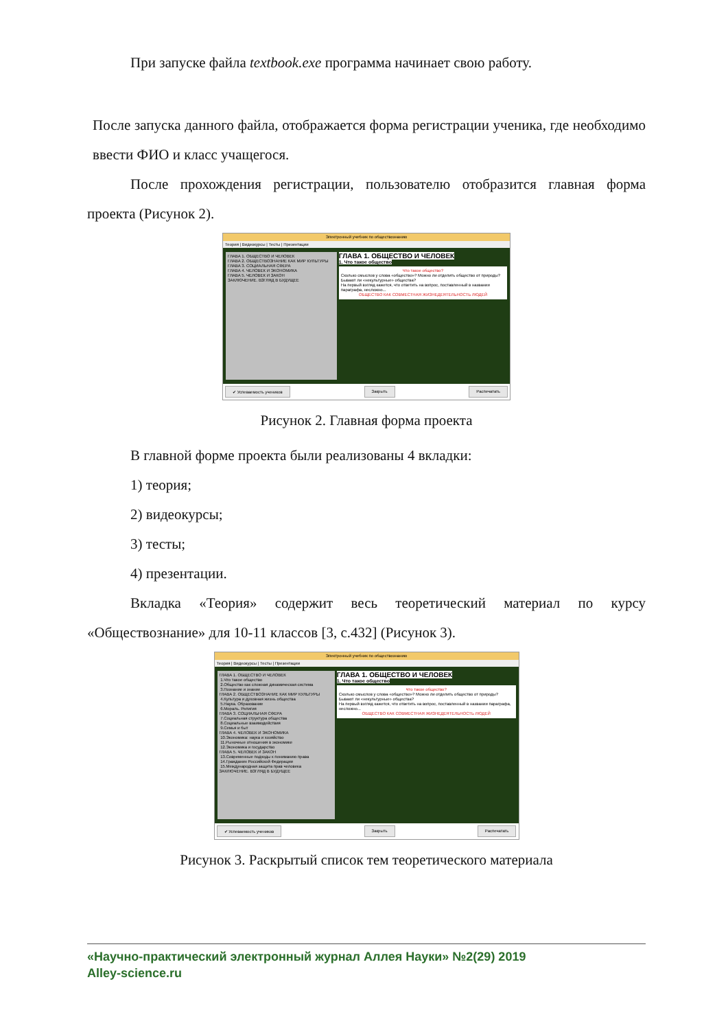При запуске файла textbook.exe программа начинает свою работу.
После запуска данного файла, отображается форма регистрации ученика, где необходимо ввести ФИО и класс учащегося.
После прохождения регистрации, пользователю отобразится главная форма проекта (Рисунок 2).
Электронный учебник по обществознанию
Теория | Видеокурсы | Тесты | Презентации
ГЛАВА 1. ОБЩЕСТВО И ЧЕЛОВЕК
ГЛАВА 2. ОБЩЕСТВОЗНАНИЕ КАК МИР КУЛЬТУРЫ
ГЛАВА 3. СОЦИАЛЬНАЯ СФЕРА
ГЛАВА 4. ЧЕЛОВЕК И ЭКОНОМИКА
ГЛАВА 5. ЧЕЛОВЕК И ЗАКОН
ЗАКЛЮЧЕНИЕ. ВЗГЛЯД В БУДУЩЕЕ
ГЛАВА 1. ОБЩЕСТВО И ЧЕЛОВЕК
1. Что такое общество
Что такое общество?
Сколько смыслов у слова «общество»? Можно ли отделить общество от природы? Бывают ли «некультурные» общества?
На первый взгляд кажется, что ответить на вопрос, поставленный в названии параграфа, несложно...
ОБЩЕСТВО КАК СОВМЕСТНАЯ ЖИЗНЕДЕЯТЕЛЬНОСТЬ ЛЮДЕЙ
✔ Успеваемость учеников Закрыть Распечатать
Рисунок 2. Главная форма проекта
В главной форме проекта были реализованы 4 вкладки:
1) теория;
2) видеокурсы;
3) тесты;
4) презентации.
Вкладка «Теория» содержит весь теоретический материал по курсу «Обществознание» для 10-11 классов [3, с.432] (Рисунок 3).
Электронный учебник по обществознанию
Теория | Видеокурсы | Тесты | Презентации
ГЛАВА 1. ОБЩЕСТВО И ЧЕЛОВЕК
1.Что такое общество
2.Общество как сложная динамическая система
3.Познание и знание
ГЛАВА 2. ОБЩЕСТВОЗНАНИЕ КАК МИР КУЛЬТУРЫ
4.Культура и духовная жизнь общества
5.Наука. Образование
6.Мораль. Религия
ГЛАВА 3. СОЦИАЛЬНАЯ СФЕРА
7.Социальная структура общества
8.Социальные взаимодействия
9.Семья и быт
ГЛАВА 4. ЧЕЛОВЕК И ЭКОНОМИКА
10.Экономика: наука и хозяйство
11.Рыночные отношения в экономике
12.Экономика и государство
ГЛАВА 5. ЧЕЛОВЕК И ЗАКОН
13.Современные подходы к пониманию права
14.Гражданин Российской Федерации
15.Международная защита прав человека
ЗАКЛЮЧЕНИЕ. ВЗГЛЯД В БУДУЩЕЕ
ГЛАВА 1. ОБЩЕСТВО И ЧЕЛОВЕК
1. Что такое общество
Что такое общество?
Сколько смыслов у слова «общество»? Можно ли отделить общество от природы? Бывают ли «некультурные» общества?
На первый взгляд кажется, что ответить на вопрос, поставленный в названии параграфа, несложно...
ОБЩЕСТВО КАК СОВМЕСТНАЯ ЖИЗНЕДЕЯТЕЛЬНОСТЬ ЛЮДЕЙ
✔ Успеваемость учеников Закрыть Распечатать
Рисунок 3. Раскрытый список тем теоретического материала
«Научно-практический электронный журнал Аллея Науки» №2(29) 2019
Alley-science.ru